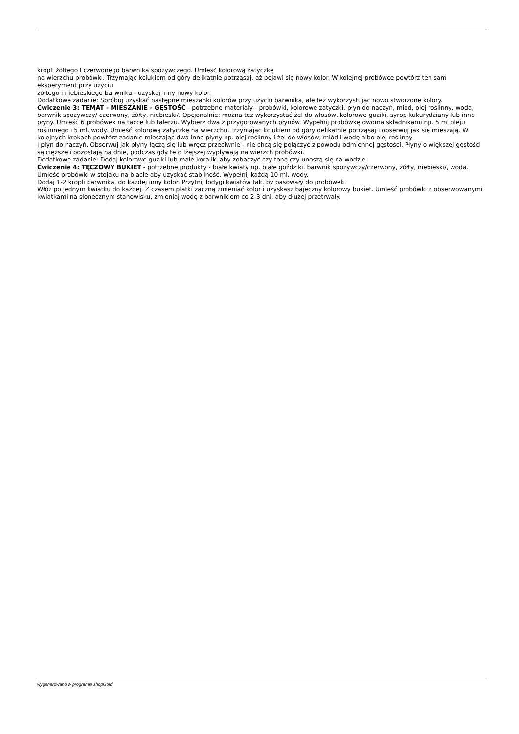kropli żółtego i czerwonego barwnika spożywczego. Umieść kolorową zatyczkę
na wierzchu probówki. Trzymając kciukiem od góry delikatnie potrząsaj, aż pojawi się nowy kolor. W kolejnej probówce powtórz ten sam eksperyment przy użyciu
żółtego i niebieskiego barwnika - uzyskaj inny nowy kolor.
Dodatkowe zadanie: Spróbuj uzyskać następne mieszanki kolorów przy użyciu barwnika, ale też wykorzystując nowo stworzone kolory.
Ćwiczenie 3: TEMAT - MIESZANIE - GĘSTOŚĆ - potrzebne materiały - probówki, kolorowe zatyczki, płyn do naczyń, miód, olej roślinny, woda, barwnik spożywczy/ czerwony, żółty, niebieski/. Opcjonalnie: można tez wykorzystać żel do włosów, kolorowe guziki, syrop kukurydziany lub inne płyny. Umieść 6 probówek na tacce lub talerzu. Wybierz dwa z przygotowanych płynów. Wypełnij probówkę dwoma składnikami np. 5 ml oleju roślinnego i 5 ml. wody. Umieść kolorową zatyczkę na wierzchu. Trzymając kciukiem od góry delikatnie potrząsaj i obserwuj jak się mieszają. W kolejnych krokach powtórz zadanie mieszając dwa inne płyny np. olej roślinny i żel do włosów, miód i wodę albo olej roślinny
i płyn do naczyń. Obserwuj jak płyny łączą się lub wręcz przeciwnie - nie chcą się połączyć z powodu odmiennej gęstości. Płyny o większej gęstości są cięższe i pozostają na dnie, podczas gdy te o lżejszej wypływają na wierzch probówki.
Dodatkowe zadanie: Dodaj kolorowe guziki lub małe koraliki aby zobaczyć czy toną czy unoszą się na wodzie.
Ćwiczenie 4: TĘCZOWY BUKIET - potrzebne produkty - białe kwiaty np. białe goździki, barwnik spożywczy/czerwony, żółty, niebieski/, woda.
Umieść probówki w stojaku na blacie aby uzyskać stabilność. Wypełnij każdą 10 ml. wody.
Dodaj 1-2 kropli barwnika, do każdej inny kolor. Przytnij łodygi kwiatów tak, by pasowały do probówek.
Włóż po jednym kwiatku do każdej. Z czasem płatki zaczną zmieniać kolor i uzyskasz bajeczny kolorowy bukiet. Umieść probówki z obserwowanymi kwiatkami na słonecznym stanowisku, zmieniaj wodę z barwnikiem co 2-3 dni, aby dłużej przetrwały.
wygenerowano w programie shopGold